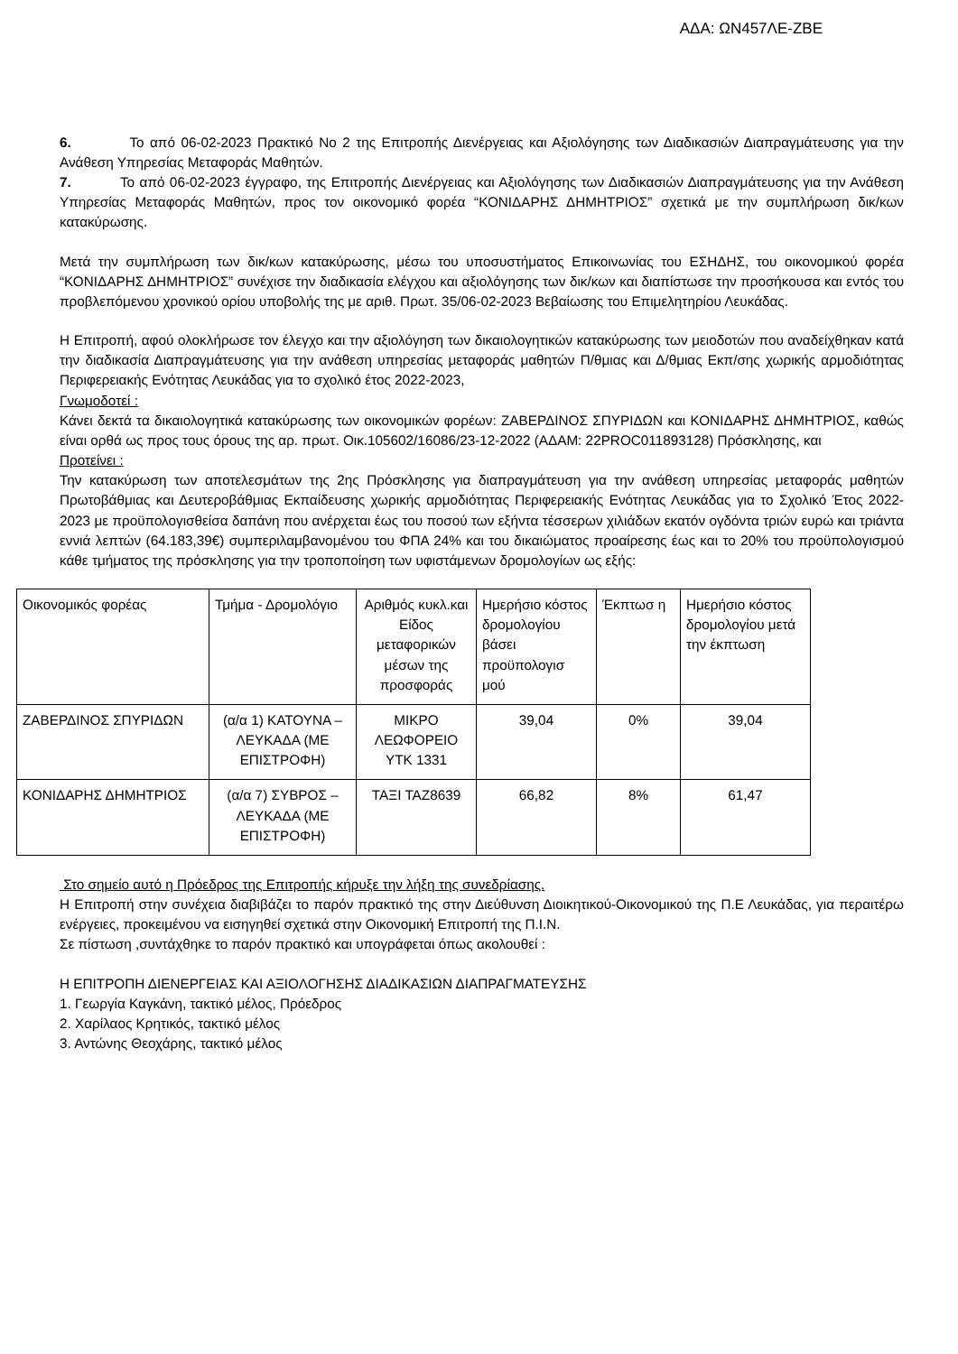ΑΔΑ: ΩΝ457ΛΕ-ΖΒΕ
6. Το από 06-02-2023 Πρακτικό Νο 2 της Επιτροπής Διενέργειας και Αξιολόγησης των Διαδικασιών Διαπραγμάτευσης για την Ανάθεση Υπηρεσίας Μεταφοράς Μαθητών.
7. Το από 06-02-2023 έγγραφο, της Επιτροπής Διενέργειας και Αξιολόγησης των Διαδικασιών Διαπραγμάτευσης για την Ανάθεση Υπηρεσίας Μεταφοράς Μαθητών, προς τον οικονομικό φορέα “ΚΟΝΙΔΑΡΗΣ ΔΗΜΗΤΡΙΟΣ” σχετικά με την συμπλήρωση δικ/κων κατακύρωσης.
Μετά την συμπλήρωση των δικ/κων κατακύρωσης, μέσω του υποσυστήματος Επικοινωνίας του ΕΣΗΔΗΣ, του οικονομικού φορέα “ΚΟΝΙΔΑΡΗΣ ΔΗΜΗΤΡΙΟΣ” συνέχισε την διαδικασία ελέγχου και αξιολόγησης των δικ/κων και διαπίστωσε την προσήκουσα και εντός του προβλεπόμενου χρονικού ορίου υποβολής της με αριθ. Πρωτ. 35/06-02-2023 Βεβαίωσης του Επιμελητηρίου Λευκάδας.
Η Επιτροπή, αφού ολοκλήρωσε τον έλεγχο και την αξιολόγηση των δικαιολογητικών κατακύρωσης των μειοδοτών που αναδείχθηκαν κατά την διαδικασία Διαπραγμάτευσης για την ανάθεση υπηρεσίας μεταφοράς μαθητών Π/θμιας και Δ/θμιας Εκπ/σης χωρικής αρμοδιότητας Περιφερειακής Ενότητας Λευκάδας για το σχολικό έτος 2022-2023,
Γνωμοδοτεί :
Κάνει δεκτά τα δικαιολογητικά κατακύρωσης των οικονομικών φορέων: ΖΑΒΕΡΔΙΝΟΣ ΣΠΥΡΙΔΩΝ και ΚΟΝΙΔΑΡΗΣ ΔΗΜΗΤΡΙΟΣ, καθώς είναι ορθά ως προς τους όρους της αρ. πρωτ. Οικ.105602/16086/23-12-2022 (ΑΔΑΜ: 22PROC011893128) Πρόσκλησης, και
Προτείνει :
Την κατακύρωση των αποτελεσμάτων της 2ης Πρόσκλησης για διαπραγμάτευση για την ανάθεση υπηρεσίας μεταφοράς μαθητών Πρωτοβάθμιας και Δευτεροβάθμιας Εκπαίδευσης χωρικής αρμοδιότητας Περιφερειακής Ενότητας Λευκάδας για το Σχολικό Έτος 2022-2023 με προϋπολογισθείσα δαπάνη που ανέρχεται έως του ποσού των εξήντα τέσσερων χιλιάδων εκατόν ογδόντα τριών ευρώ και τριάντα εννιά λεπτών (64.183,39€) συμπεριλαμβανομένου του ΦΠΑ 24% και του δικαιώματος προαίρεσης έως και το 20% του προϋπολογισμού κάθε τμήματος της πρόσκλησης για την τροποποίηση των υφιστάμενων δρομολογίων ως εξής:
| Οικονομικός φορέας | Τμήμα - Δρομολόγιο | Αριθμός κυκλ.και Είδος μεταφορικών μέσων της προσφοράς | Ημερήσιο κόστος δρομολογίου βάσει προϋπολογισ μού | Έκπτωσ η | Ημερήσιο κόστος δρομολογίου μετά την έκπτωση |
| ΖΑΒΕΡΔΙΝΟΣ ΣΠΥΡΙΔΩΝ | (α/α 1) ΚΑΤΟΥΝΑ – ΛΕΥΚΑΔΑ (ΜΕ ΕΠΙΣΤΡΟΦΗ) | ΜΙΚΡΟ ΛΕΩΦΟΡΕΙΟ ΥΤΚ 1331 | 39,04 | 0% | 39,04 |
| ΚΟΝΙΔΑΡΗΣ ΔΗΜΗΤΡΙΟΣ | (α/α 7) ΣΥΒΡΟΣ – ΛΕΥΚΑΔΑ (ΜΕ ΕΠΙΣΤΡΟΦΗ) | ΤΑΞΙ ΤΑΖ8639 | 66,82 | 8% | 61,47 |
Στο σημείο αυτό η Πρόεδρος της Επιτροπής κήρυξε την λήξη της συνεδρίασης.
Η Επιτροπή στην συνέχεια διαβιβάζει το παρόν πρακτικό της στην Διεύθυνση Διοικητικού-Οικονομικού της Π.Ε Λευκάδας, για περαιτέρω ενέργειες, προκειμένου να εισηγηθεί σχετικά στην Οικονομική Επιτροπή της Π.Ι.Ν.
Σε πίστωση ,συντάχθηκε το παρόν πρακτικό και υπογράφεται όπως ακολουθεί :
Η ΕΠΙΤΡΟΠΗ ΔΙΕΝΕΡΓΕΙΑΣ ΚΑΙ ΑΞΙΟΛΟΓΗΣΗΣ ΔΙΑΔΙΚΑΣΙΩΝ ΔΙΑΠΡΑΓΜΑΤΕΥΣΗΣ
1. Γεωργία Καγκάνη, τακτικό μέλος, Πρόεδρος
2. Χαρίλαος Κρητικός, τακτικό μέλος
3. Αντώνης Θεοχάρης, τακτικό μέλος